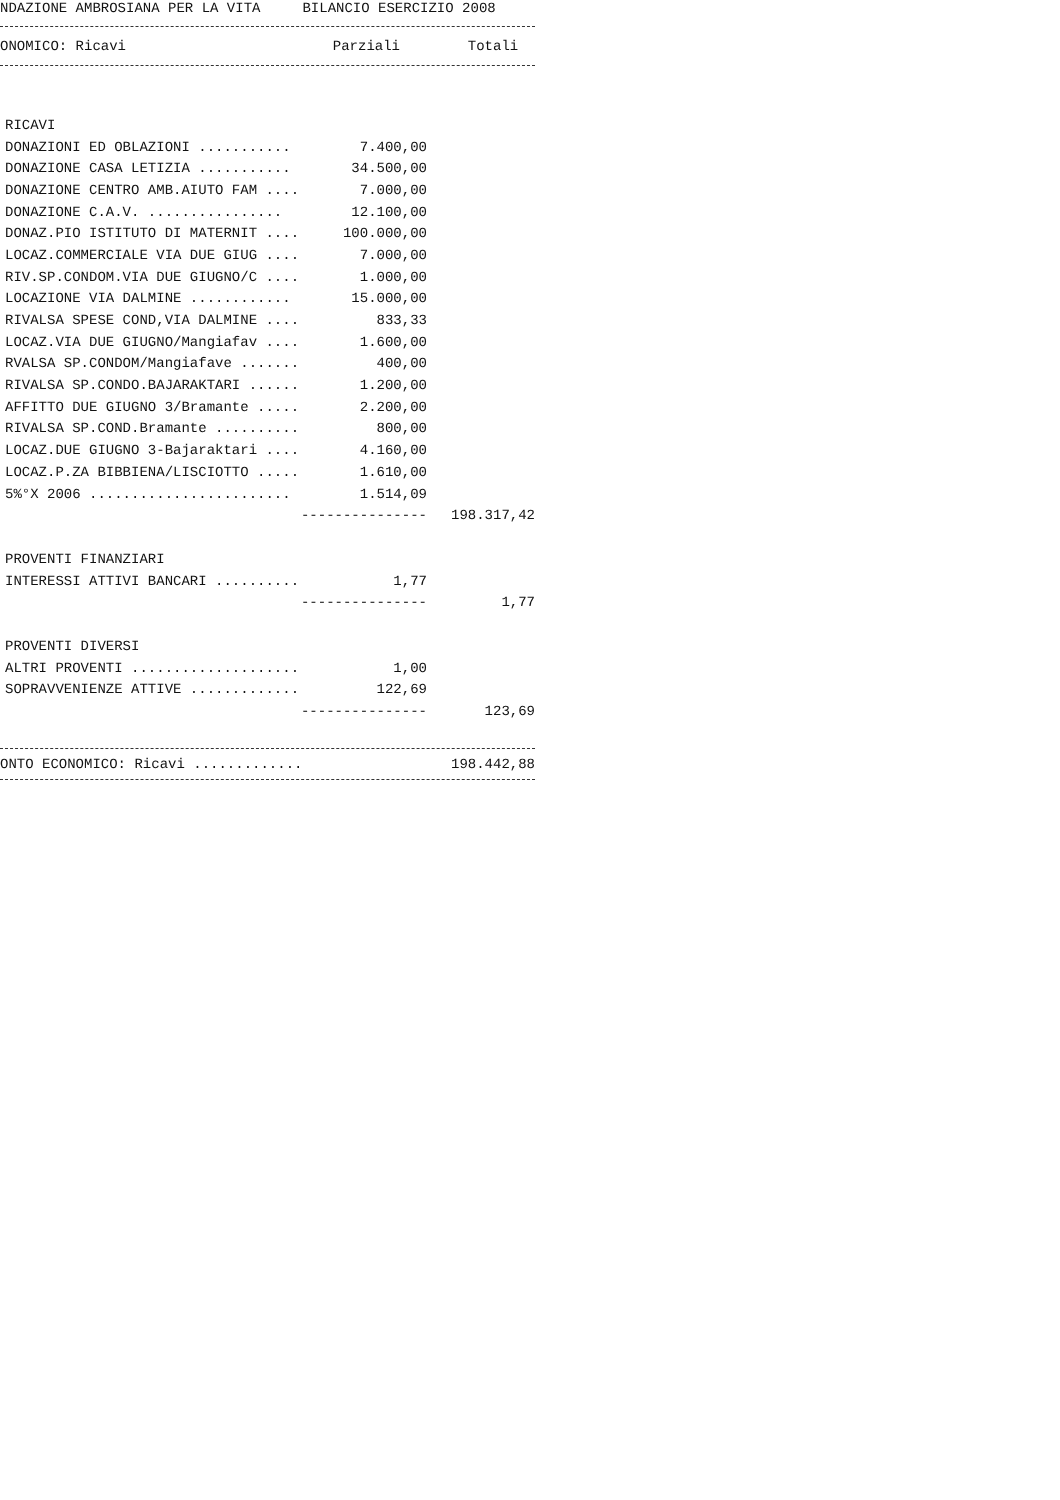NDAZIONE AMBROSIANA PER LA VITA BILANCIO ESERCIZIO 2008
| ONOMICO: Ricavi | Parziali | Totali |
| --- | --- | --- |
| RICAVI | | |
| DONAZIONI ED OBLAZIONI ........... | 7.400,00 | |
| DONAZIONE CASA LETIZIA ........... | 34.500,00 | |
| DONAZIONE CENTRO AMB.AIUTO FAM .... | 7.000,00 | |
| DONAZIONE C.A.V. ................ | 12.100,00 | |
| DONAZ.PIO ISTITUTO DI MATERNIT .... | 100.000,00 | |
| LOCAZ.COMMERCIALE VIA DUE GIUG .... | 7.000,00 | |
| RIV.SP.CONDOM.VIA DUE GIUGNO/C .... | 1.000,00 | |
| LOCAZIONE VIA DALMINE ............ | 15.000,00 | |
| RIVALSA SPESE COND,VIA DALMINE .... | 833,33 | |
| LOCAZ.VIA DUE GIUGNO/Mangiafav .... | 1.600,00 | |
| RVALSA SP.CONDOM/Mangiafave ....... | 400,00 | |
| RIVALSA SP.CONDO.BAJARAKTARI ...... | 1.200,00 | |
| AFFITTO DUE GIUGNO 3/Bramante ..... | 2.200,00 | |
| RIVALSA SP.COND.Bramante .......... | 800,00 | |
| LOCAZ.DUE GIUGNO 3-Bajaraktari .... | 4.160,00 | |
| LOCAZ.P.ZA BIBBIENA/LISCIOTTO ..... | 1.610,00 | |
| 5%°X 2006 ........................ | 1.514,09 | |
| | --------------- | 198.317,42 |
| PROVENTI FINANZIARI | | |
| INTERESSI ATTIVI BANCARI .......... | 1,77 | |
| | --------------- | 1,77 |
| PROVENTI DIVERSI | | |
| ALTRI PROVENTI .................... | 1,00 | |
| SOPRAVVENIENZE ATTIVE ............. | 122,69 | |
| | --------------- | 123,69 |
| ONTO ECONOMICO: Ricavi ............. | | 198.442,88 |